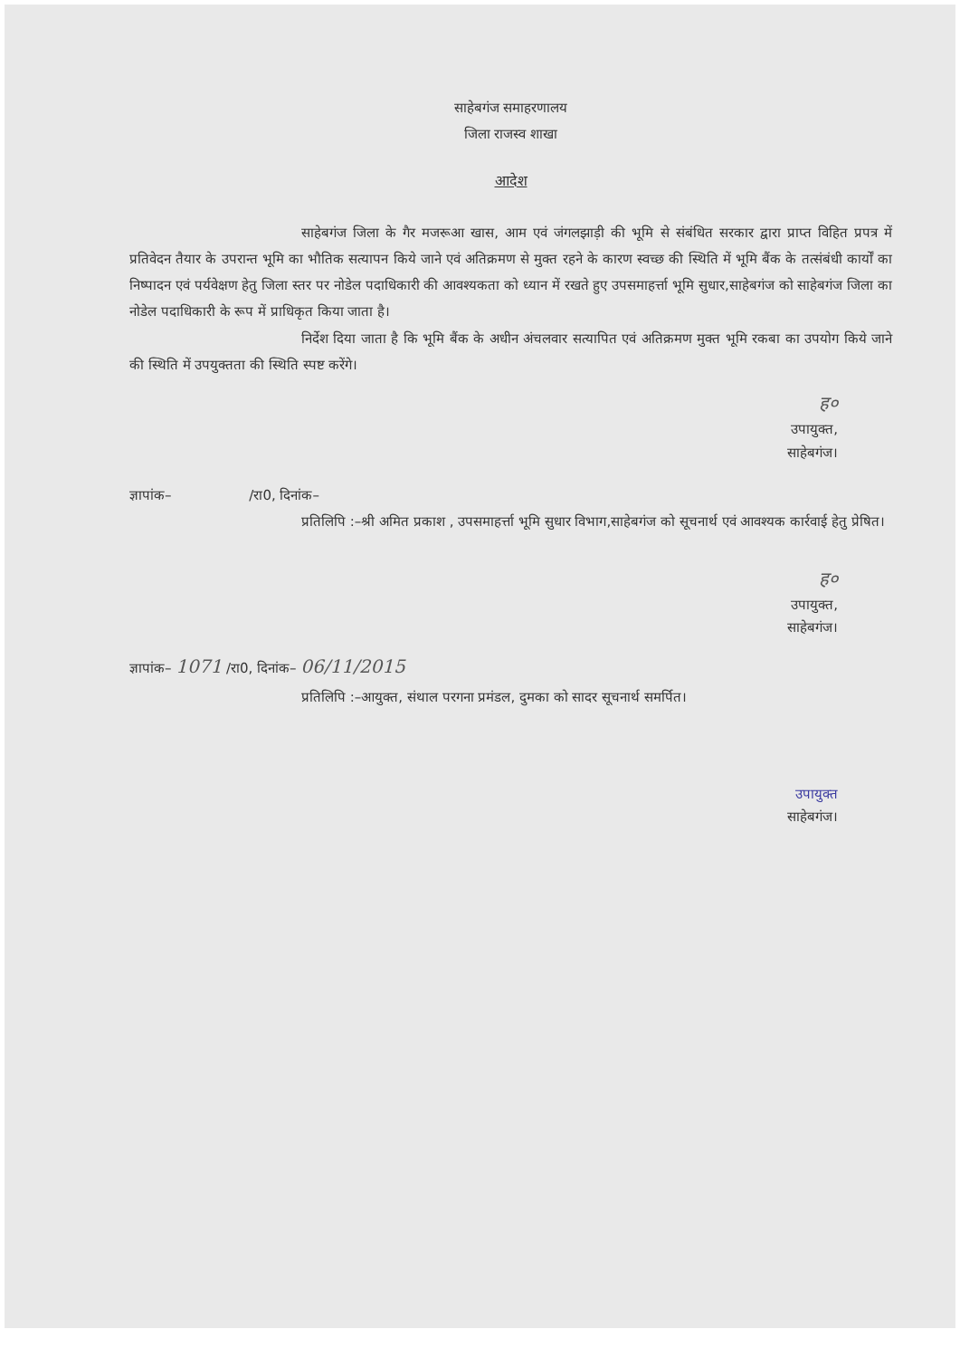साहेबगंज समाहरणालय
जिला राजस्व शाखा
आदेश
साहेबगंज जिला के गैर मजरूआ खास, आम एवं जंगलझाड़ी की भूमि से संबंधित सरकार द्वारा प्राप्त विहित प्रपत्र में प्रतिवेदन तैयार के उपरान्त भूमि का भौतिक सत्यापन किये जाने एवं अतिक्रमण से मुक्त रहने के कारण स्वच्छ की स्थिति में भूमि बैंक के तत्संबंधी कार्यों का निष्पादन एवं पर्यवेक्षण हेतु जिला स्तर पर नोडेल पदाधिकारी की आवश्यकता को ध्यान में रखते हुए उपसमाहर्त्ता भूमि सुधार,साहेबगंज को साहेबगंज जिला का नोडेल पदाधिकारी के रूप में प्राधिकृत किया जाता है।
निर्देश दिया जाता है कि भूमि बैंक के अधीन अंचलवार सत्यापित एवं अतिक्रमण मुक्त भूमि रकबा का उपयोग किये जाने की स्थिति में उपयुक्तता की स्थिति स्पष्ट करेंगे।
ह०
उपायुक्त,
साहेबगंज।
ज्ञापांक– /रा0, दिनांक–
प्रतिलिपि :–श्री अमित प्रकाश , उपसमाहर्त्ता भूमि सुधार विभाग,साहेबगंज को सूचनार्थ एवं आवश्यक कार्रवाई हेतु प्रेषित।
ह०
उपायुक्त,
साहेबगंज।
ज्ञापांक– 1071 /रा0, दिनांक– 06/11/2015
प्रतिलिपि :–आयुक्त, संथाल परगना प्रमंडल, दुमका को सादर सूचनार्थ समर्पित।
उपायुक्त
साहेबगंज।